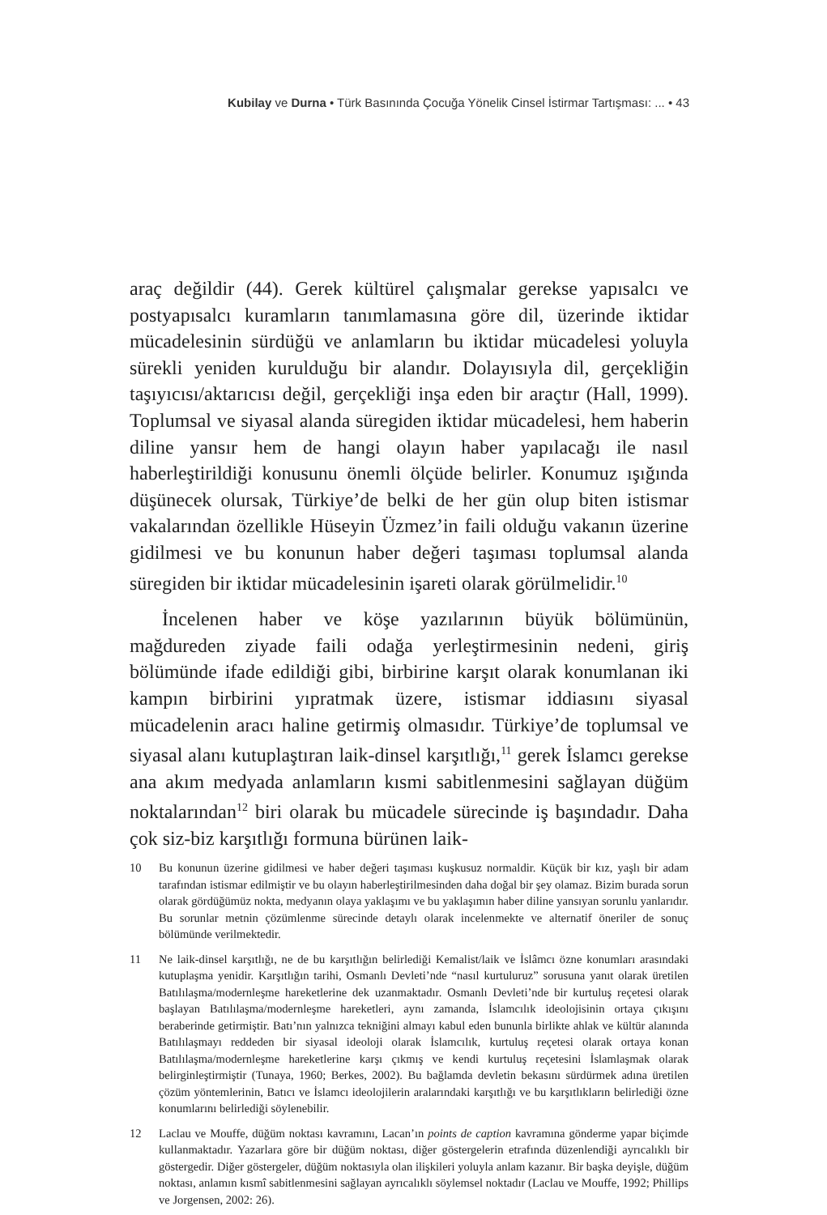Kubilay ve Durna • Türk Basınında Çocuğa Yönelik Cinsel İstirmar Tartışması: ... • 43
araç değildir (44). Gerek kültürel çalışmalar gerekse yapısalcı ve postyapısalcı kuramların tanımlamasına göre dil, üzerinde iktidar mücadelesinin sürdüğü ve anlamların bu iktidar mücadelesi yoluyla sürekli yeniden kurulduğu bir alandır. Dolayısıyla dil, gerçekliğin taşıyıcısı/aktarıcısı değil, gerçekliği inşa eden bir araçtır (Hall, 1999). Toplumsal ve siyasal alanda süregiden iktidar mücadelesi, hem haberin diline yansır hem de hangi olayın haber yapılacağı ile nasıl haberleştirildiği konusunu önemli ölçüde belirler. Konumuz ışığında düşünecek olursak, Türkiye’de belki de her gün olup biten istismar vakalarından özellikle Hüseyin Üzmez’in faili olduğu vakanın üzerine gidilmesi ve bu konunun haber değeri taşıması toplumsal alanda süregiden bir iktidar mücadelesinin işareti olarak görülmelidir.<sup>10</sup>
İncelenen haber ve köşe yazılarının büyük bölümünün, mağdureden ziyade faili odağa yerleştirmesinin nedeni, giriş bölümünde ifade edildiği gibi, birbirine karşıt olarak konumlanan iki kampın birbirini yıpratmak üzere, istismar iddiasını siyasal mücadelenin aracı haline getirmiş olmasıdır. Türkiye’de toplumsal ve siyasal alanı kutuplaştıran laik-dinsel karşıtlığı,<sup>11</sup> gerek İslamcı gerekse ana akım medyada anlamların kısmi sabitlenmesini sağlayan düğüm noktalarından<sup>12</sup> biri olarak bu mücadele sürecinde iş başındadır. Daha çok siz-biz karşıtlığı formuna bürünen laik-
10 Bu konunun üzerine gidilmesi ve haber değeri taşıması kuşkusuz normaldir. Küçük bir kız, yaşlı bir adam tarafından istismar edilmiştir ve bu olayın haberleştirilmesinden daha doğal bir şey olamaz. Bizim burada sorun olarak gördüğümüz nokta, medyanın olaya yaklaşımı ve bu yaklaşımın haber diline yansıyan sorunlu yanlarıdır. Bu sorunlar metnin çözümlenme sürecinde detaylı olarak incelenmekte ve alternatif öneriler de sonuç bölümünde verilmektedir.
11 Ne laik-dinsel karşıtlığı, ne de bu karşıtlığın belirlediği Kemalist/laik ve İslâmcı özne konumları arasındaki kutuplaşma yenidir. Karşıtlığın tarihi, Osmanlı Devleti’nde “nasıl kurtuluruz” sorusuna yanıt olarak üretilen Batılılaşma/modernleşme hareketlerine dek uzanmaktadır. Osmanlı Devleti’nde bir kurtuluş reçetesi olarak başlayan Batılılaşma/modernleşme hareketleri, aynı zamanda, İslamcılık ideolojisinin ortaya çıkışını beraberinde getirmiştir. Batı’nın yalnızca tekniğini almayı kabul eden bununla birlikte ahlak ve kültür alanında Batılılaşmayı reddeden bir siyasal ideoloji olarak İslamcılık, kurtuluş reçetesi olarak ortaya konan Batılılaşma/modernleşme hareketlerine karşı çıkmış ve kendi kurtuluş reçetesini İslamlaşmak olarak belirginleştirmiştir (Tunaya, 1960; Berkes, 2002). Bu bağlamda devletin bekasını sürdürmek adına üretilen çözüm yöntemlerinin, Batıcı ve İslamcı ideolojilerin aralarındaki karşıtlığı ve bu karşıtlıkların belirlediği özne konumlarını belirlediği söylenebilir.
12 Laclau ve Mouffe, düğüm noktası kavramını, Lacan’ın points de caption kavramına gönderme yapar biçimde kullanmaktadır. Yazarlara göre bir düğüm noktası, diğer göstergelerin etrafında düzenlendiği ayrıcalıklı bir göstergedir. Diğer göstergeler, düğüm noktasıyla olan ilişkileri yoluyla anlam kazanır. Bir başka deyişle, düğüm noktası, anlamın kısmî sabitlenmesini sağlayan ayrıcalıklı söylemsel noktadır (Laclau ve Mouffe, 1992; Phillips ve Jorgensen, 2002: 26).